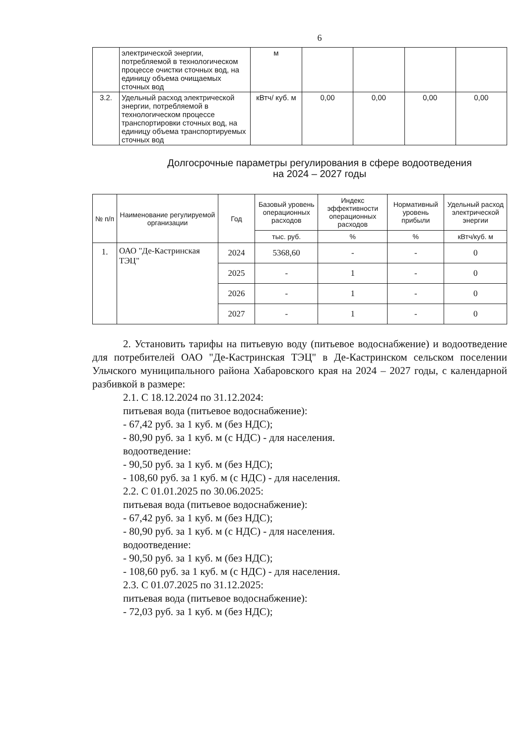6
| | электрической энергии, потребляемой в технологическом процессе очистки сточных вод, на единицу объема очищаемых сточных вод | м | | | | |
| 3.2. | Удельный расход электрической энергии, потребляемой в технологическом процессе транспортировки сточных вод, на единицу объема транспортируемых сточных вод | кВтч/ куб. м | 0,00 | 0,00 | 0,00 | 0,00 |
Долгосрочные параметры регулирования в сфере водоотведения
на 2024 – 2027 годы
| № п/п | Наименование регулируемой организации | Год | Базовый уровень операционных расходов | Индекс эффективности операционных расходов | Нормативный уровень прибыли | Удельный расход электрической энергии |
| --- | --- | --- | --- | --- | --- | --- |
| | | | тыс. руб. | % | % | кВтч/куб. м |
| 1. | ОАО "Де-Кастринская ТЭЦ" | 2024 | 5368,60 | - | - | 0 |
| | | 2025 | - | 1 | - | 0 |
| | | 2026 | - | 1 | - | 0 |
| | | 2027 | - | 1 | - | 0 |
2. Установить тарифы на питьевую воду (питьевое водоснабжение) и водоотведение для потребителей ОАО "Де-Кастринская ТЭЦ" в Де-Кастринском сельском поселении Ульчского муниципального района Хабаровского края на 2024 – 2027 годы, с календарной разбивкой в размере:
2.1. С 18.12.2024 по 31.12.2024:
питьевая вода (питьевое водоснабжение):
- 67,42 руб. за 1 куб. м (без НДС);
- 80,90 руб. за 1 куб. м (с НДС) - для населения.
водоотведение:
- 90,50 руб. за 1 куб. м (без НДС);
- 108,60 руб. за 1 куб. м (с НДС) - для населения.
2.2. С 01.01.2025 по 30.06.2025:
питьевая вода (питьевое водоснабжение):
- 67,42 руб. за 1 куб. м (без НДС);
- 80,90 руб. за 1 куб. м (с НДС) - для населения.
водоотведение:
- 90,50 руб. за 1 куб. м (без НДС);
- 108,60 руб. за 1 куб. м (с НДС) - для населения.
2.3. С 01.07.2025 по 31.12.2025:
питьевая вода (питьевое водоснабжение):
- 72,03 руб. за 1 куб. м (без НДС);